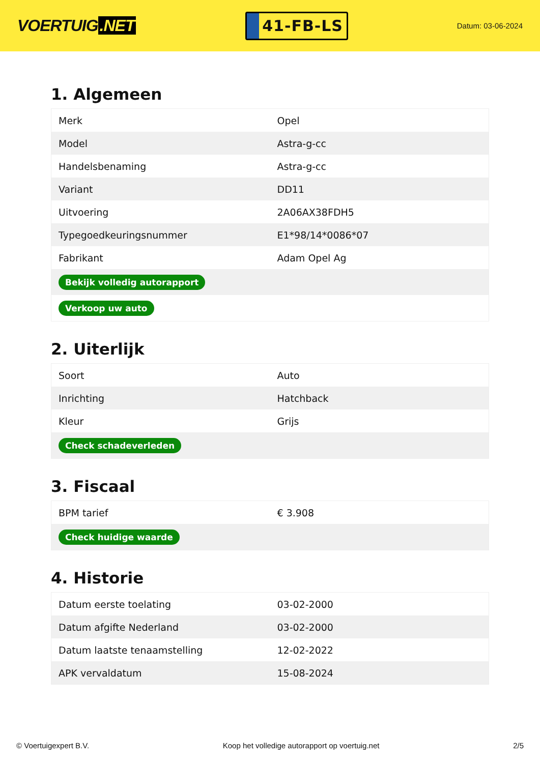VOERTUIG.NET
41-FB-LS
Datum: 03-06-2024
1. Algemeen
| Merk | Opel |
| Model | Astra-g-cc |
| Handelsbenaming | Astra-g-cc |
| Variant | DD11 |
| Uitvoering | 2A06AX38FDH5 |
| Typegoedkeuringsnummer | E1*98/14*0086*07 |
| Fabrikant | Adam Opel Ag |
| Bekijk volledig autorapport | |
| Verkoop uw auto | |
2. Uiterlijk
| Soort | Auto |
| Inrichting | Hatchback |
| Kleur | Grijs |
| Check schadeverleden | |
3. Fiscaal
| BPM tarief | € 3.908 |
| Check huidige waarde | |
4. Historie
| Datum eerste toelating | 03-02-2000 |
| Datum afgifte Nederland | 03-02-2000 |
| Datum laatste tenaamstelling | 12-02-2022 |
| APK vervaldatum | 15-08-2024 |
© Voertuigexpert B.V. Koop het volledige autorapport op voertuig.net 2/5